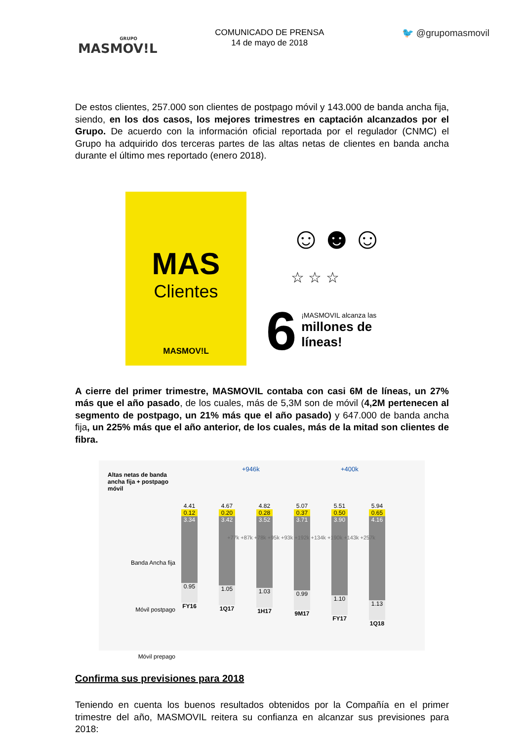GRUPO
MASMOV!L
COMUNICADO DE PRENSA
14 de mayo de 2018
🐦 @grupomasmovil
De estos clientes, 257.000 son clientes de postpago móvil y 143.000 de banda ancha fija, siendo, en los dos casos, los mejores trimestres en captación alcanzados por el Grupo. De acuerdo con la información oficial reportada por el regulador (CNMC) el Grupo ha adquirido dos terceras partes de las altas netas de clientes en banda ancha durante el último mes reportado (enero 2018).
MAS
Clientes
MASMOV!L
☺☻☺
☆ ☆ ☆
6
¡MASMOVIL alcanza las
millones de
líneas!
A cierre del primer trimestre, MASMOVIL contaba con casi 6M de líneas, un 27% más que el año pasado, de los cuales, más de 5,3M son de móvil (4,2M pertenecen al segmento de postpago, un 21% más que el año pasado) y 647.000 de banda ancha fija, un 225% más que el año anterior, de los cuales, más de la mitad son clientes de fibra.
Altas netas de banda ancha fija + postpago móvil
+946k +400k
Banda Ancha fija
Móvil postpago
Móvil prepago
4.41
0.12
3.34
0.95
FY16
4.67
0.20
3.42
1.05
1Q17
4.82
0.28
3.52
1.03
1H17
5.07
0.37
3.71
0.99
9M17
5.51
0.50
3.90
1.10
FY17
5.94
0.65
4.16
1.13
1Q18
+77k +87k +78k +95k +93k +192k +134k +190k +143k +257k
Confirma sus previsiones para 2018
Teniendo en cuenta los buenos resultados obtenidos por la Compañía en el primer trimestre del año, MASMOVIL reitera su confianza en alcanzar sus previsiones para 2018: